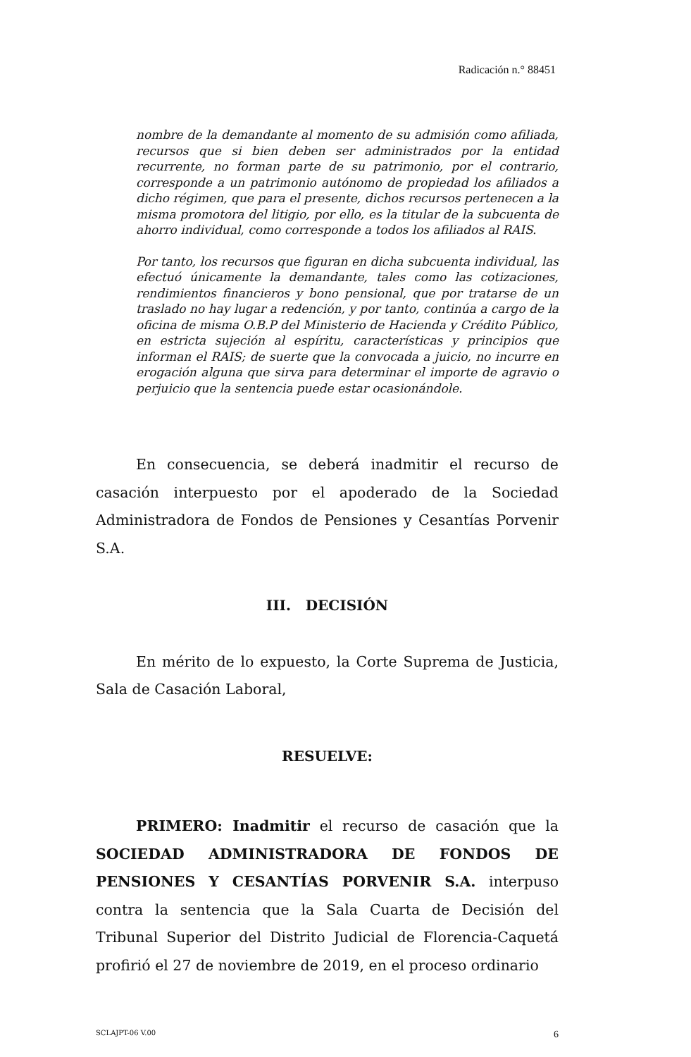Radicación n.° 88451
nombre de la demandante al momento de su admisión como afiliada, recursos que si bien deben ser administrados por la entidad recurrente, no forman parte de su patrimonio, por el contrario, corresponde a un patrimonio autónomo de propiedad los afiliados a dicho régimen, que para el presente, dichos recursos pertenecen a la misma promotora del litigio, por ello, es la titular de la subcuenta de ahorro individual, como corresponde a todos los afiliados al RAIS.
Por tanto, los recursos que figuran en dicha subcuenta individual, las efectuó únicamente la demandante, tales como las cotizaciones, rendimientos financieros y bono pensional, que por tratarse de un traslado no hay lugar a redención, y por tanto, continúa a cargo de la oficina de misma O.B.P del Ministerio de Hacienda y Crédito Público, en estricta sujeción al espíritu, características y principios que informan el RAIS; de suerte que la convocada a juicio, no incurre en erogación alguna que sirva para determinar el importe de agravio o perjuicio que la sentencia puede estar ocasionándole.
En consecuencia, se deberá inadmitir el recurso de casación interpuesto por el apoderado de la Sociedad Administradora de Fondos de Pensiones y Cesantías Porvenir S.A.
III. DECISIÓN
En mérito de lo expuesto, la Corte Suprema de Justicia, Sala de Casación Laboral,
RESUELVE:
PRIMERO: Inadmitir el recurso de casación que la SOCIEDAD ADMINISTRADORA DE FONDOS DE PENSIONES Y CESANTÍAS PORVENIR S.A. interpuso contra la sentencia que la Sala Cuarta de Decisión del Tribunal Superior del Distrito Judicial de Florencia-Caquetá profirió el 27 de noviembre de 2019, en el proceso ordinario
SCLAJPT-06 V.00 6